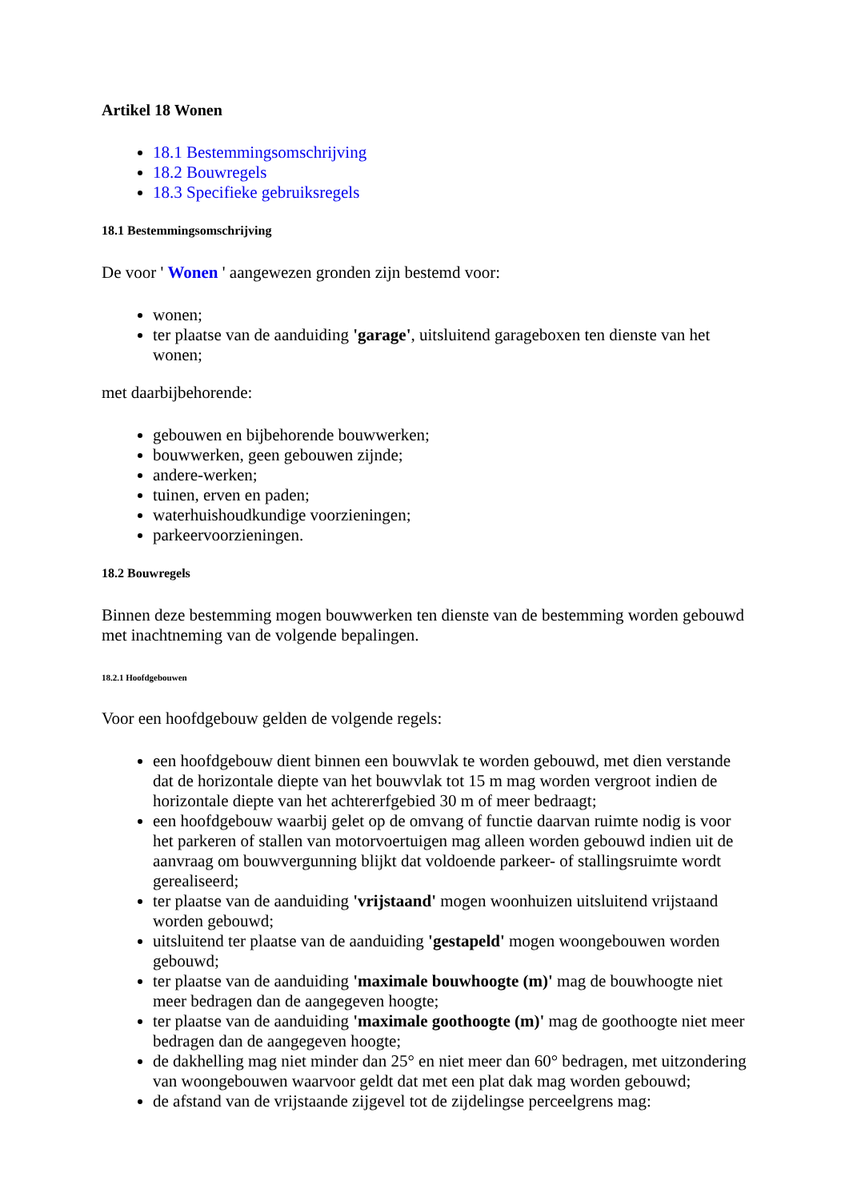Artikel 18 Wonen
18.1 Bestemmingsomschrijving
18.2 Bouwregels
18.3 Specifieke gebruiksregels
18.1 Bestemmingsomschrijving
De voor ' Wonen ' aangewezen gronden zijn bestemd voor:
wonen;
ter plaatse van de aanduiding 'garage', uitsluitend garageboxen ten dienste van het wonen;
met daarbijbehorende:
gebouwen en bijbehorende bouwwerken;
bouwwerken, geen gebouwen zijnde;
andere-werken;
tuinen, erven en paden;
waterhuishoudkundige voorzieningen;
parkeervoorzieningen.
18.2 Bouwregels
Binnen deze bestemming mogen bouwwerken ten dienste van de bestemming worden gebouwd met inachtneming van de volgende bepalingen.
18.2.1 Hoofdgebouwen
Voor een hoofdgebouw gelden de volgende regels:
een hoofdgebouw dient binnen een bouwvlak te worden gebouwd, met dien verstande dat de horizontale diepte van het bouwvlak tot 15 m mag worden vergroot indien de horizontale diepte van het achtererfgebied 30 m of meer bedraagt;
een hoofdgebouw waarbij gelet op de omvang of functie daarvan ruimte nodig is voor het parkeren of stallen van motorvoertuigen mag alleen worden gebouwd indien uit de aanvraag om bouwvergunning blijkt dat voldoende parkeer- of stallingsruimte wordt gerealiseerd;
ter plaatse van de aanduiding 'vrijstaand' mogen woonhuizen uitsluitend vrijstaand worden gebouwd;
uitsluitend ter plaatse van de aanduiding 'gestapeld' mogen woongebouwen worden gebouwd;
ter plaatse van de aanduiding 'maximale bouwhoogte (m)' mag de bouwhoogte niet meer bedragen dan de aangegeven hoogte;
ter plaatse van de aanduiding 'maximale goothoogte (m)' mag de goothoogte niet meer bedragen dan de aangegeven hoogte;
de dakhelling mag niet minder dan 25° en niet meer dan 60° bedragen, met uitzondering van woongebouwen waarvoor geldt dat met een plat dak mag worden gebouwd;
de afstand van de vrijstaande zijgevel tot de zijdelingse perceelgrens mag: